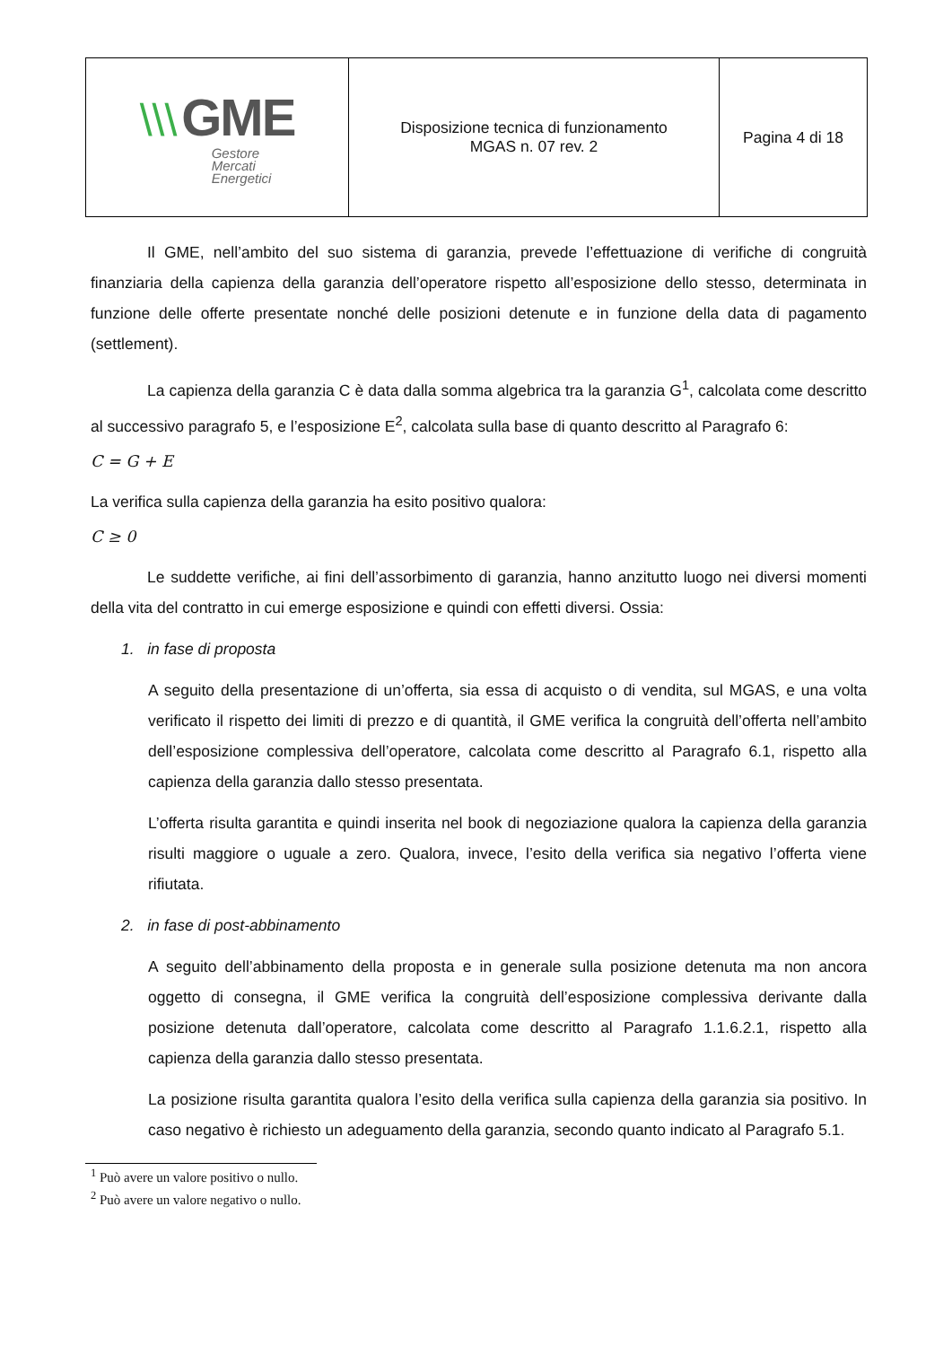| \\\ GME Gestore Mercati Energetici | Disposizione tecnica di funzionamento MGAS n. 07 rev. 2 | Pagina 4 di 18 |
Il GME, nell’ambito del suo sistema di garanzia, prevede l’effettuazione di verifiche di congruità finanziaria della capienza della garanzia dell’operatore rispetto all’esposizione dello stesso, determinata in funzione delle offerte presentate nonché delle posizioni detenute e in funzione della data di pagamento (settlement).
La capienza della garanzia C è data dalla somma algebrica tra la garanzia G<sup>1</sup>, calcolata come descritto al successivo paragrafo 5, e l’esposizione E<sup>2</sup>, calcolata sulla base di quanto descritto al Paragrafo 6:
C = G + E
La verifica sulla capienza della garanzia ha esito positivo qualora:
C ≥ 0
Le suddette verifiche, ai fini dell’assorbimento di garanzia, hanno anzitutto luogo nei diversi momenti della vita del contratto in cui emerge esposizione e quindi con effetti diversi. Ossia:
1. in fase di proposta
A seguito della presentazione di un’offerta, sia essa di acquisto o di vendita, sul MGAS, e una volta verificato il rispetto dei limiti di prezzo e di quantità, il GME verifica la congruità dell’offerta nell’ambito dell’esposizione complessiva dell’operatore, calcolata come descritto al Paragrafo 6.1, rispetto alla capienza della garanzia dallo stesso presentata.
L’offerta risulta garantita e quindi inserita nel book di negoziazione qualora la capienza della garanzia risulti maggiore o uguale a zero. Qualora, invece, l’esito della verifica sia negativo l’offerta viene rifiutata.
2. in fase di post-abbinamento
A seguito dell’abbinamento della proposta e in generale sulla posizione detenuta ma non ancora oggetto di consegna, il GME verifica la congruità dell’esposizione complessiva derivante dalla posizione detenuta dall’operatore, calcolata come descritto al Paragrafo 1.1.6.2.1, rispetto alla capienza della garanzia dallo stesso presentata.
La posizione risulta garantita qualora l’esito della verifica sulla capienza della garanzia sia positivo. In caso negativo è richiesto un adeguamento della garanzia, secondo quanto indicato al Paragrafo 5.1.
<sup>1</sup> Può avere un valore positivo o nullo.
<sup>2</sup> Può avere un valore negativo o nullo.